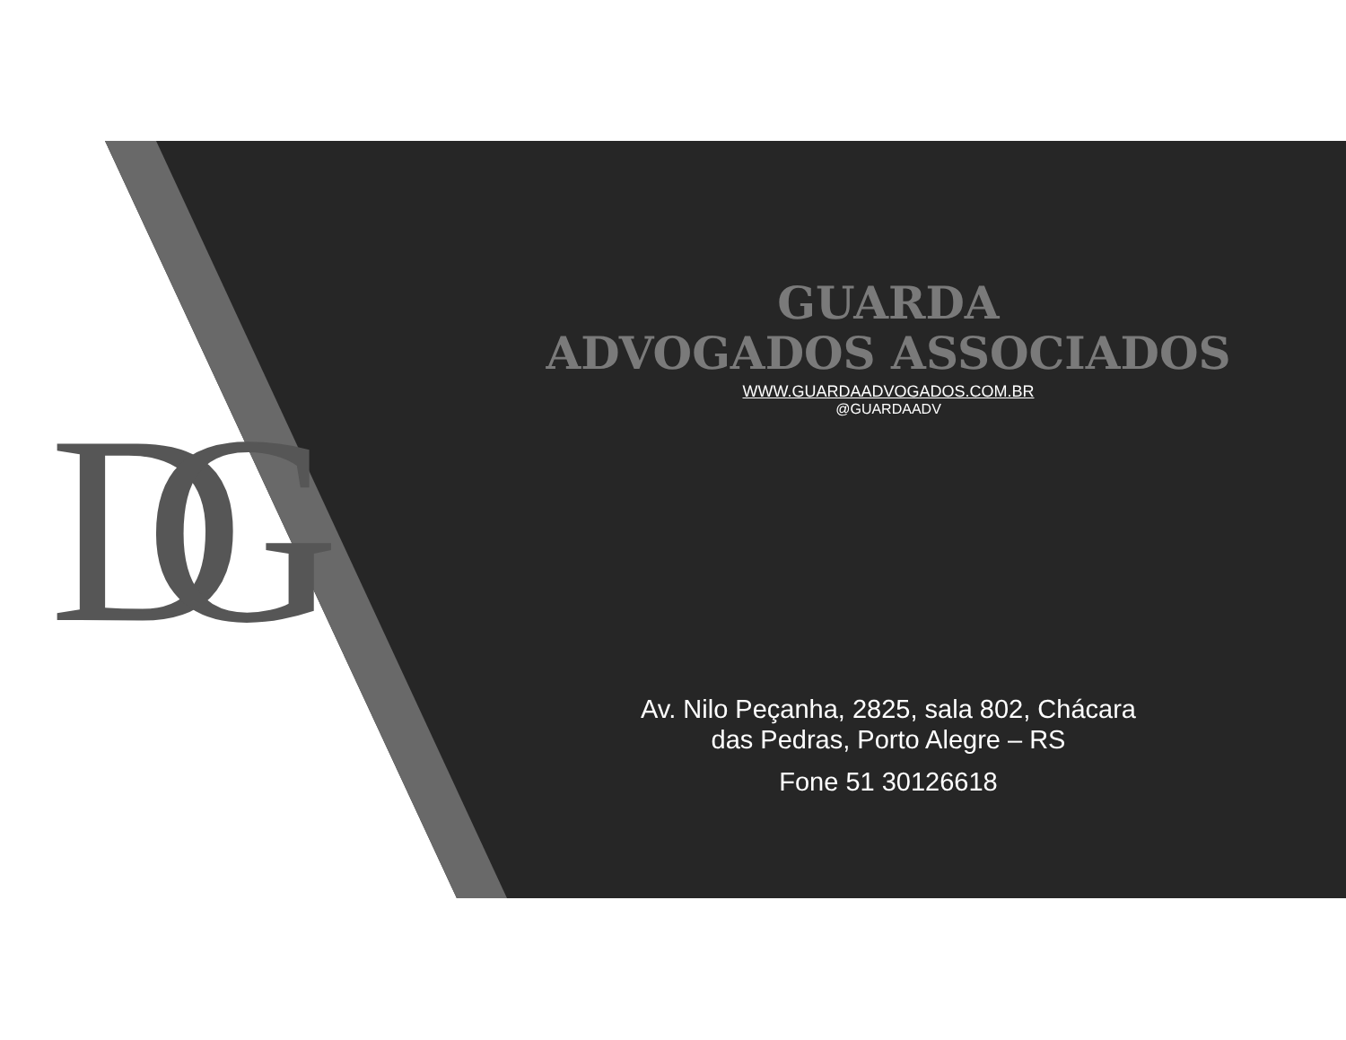DG
GUARDA
ADVOGADOS ASSOCIADOS
WWW.GUARDAADVOGADOS.COM.BR
@GUARDAADV
Av. Nilo Peçanha, 2825, sala 802, Chácara
das Pedras, Porto Alegre – RS
Fone 51 30126618